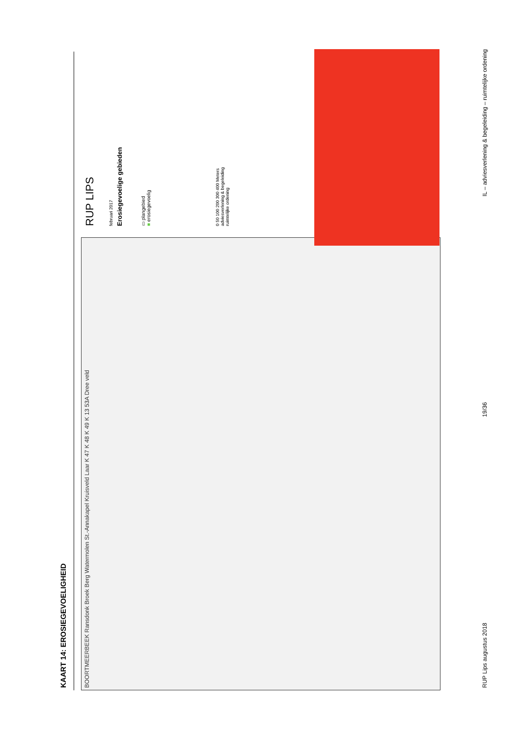KAART 14: EROSIEGEVOELIGHEID
BOORTMEERBEEK Ransdonk Broek Berg Watermolen St.-Annakapel Kruisveld Laar K 47 K 48 K 49 K 13 53A Dree veld
RUP LIPS
februari 2017
Erosiegevoelige gebieden
▭ plangebied
■ erosiegevoelig
0 50 100 200 300 400 Meters
adviesverlening & begeleiding
ruimtelijke ordening
RUP Lips augustus 2018 19/36 IL – adviesverlening & begeleiding – ruimtelijke ordening